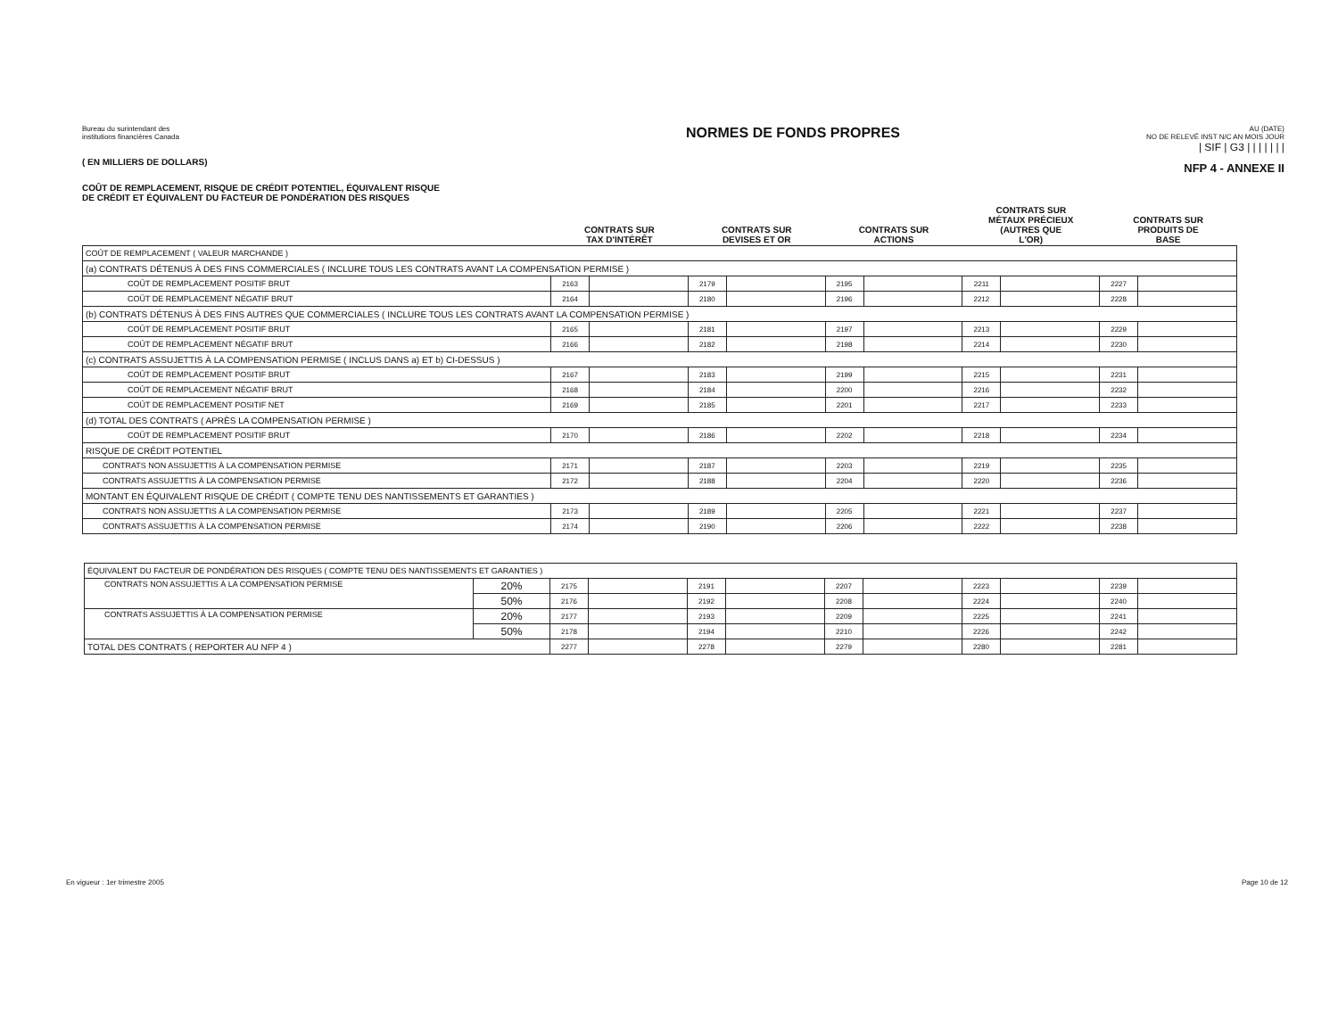Bureau du surintendant des
institutions financières Canada
( EN MILLIERS DE DOLLARS)
COÛT DE REMPLACEMENT, RISQUE DE CRÉDIT POTENTIEL, ÉQUIVALENT RISQUE
DE CRÉDIT ET ÉQUIVALENT DU FACTEUR DE PONDÉRATION DES RISQUES
NORMES DE FONDS PROPRES
AU (DATE)
NO DE RELEVÉ INST N/C AN MOIS JOUR
| SIF | G3 | | | | | | |
NFP 4 - ANNEXE II
| | CONTRATS SUR TAX D'INTÉRÊT | | CONTRATS SUR DEVISES ET OR | | CONTRATS SUR ACTIONS | | CONTRATS SUR MÉTAUX PRÉCIEUX (AUTRES QUE L'OR) | | CONTRATS SUR PRODUITS DE BASE | |
| --- | --- | --- | --- | --- | --- | --- | --- | --- | --- | --- |
| COÛT DE REMPLACEMENT ( VALEUR MARCHANDE ) | | | | | | | | | | |
| (a) CONTRATS DÉTENUS À DES FINS COMMERCIALES ( INCLURE TOUS LES CONTRATS AVANT LA COMPENSATION PERMISE ) | | | | | | | | | | |
| COÛT DE REMPLACEMENT POSITIF BRUT | 2163 | | 2179 | | 2195 | | 2211 | | 2227 | |
| COÛT DE REMPLACEMENT NÉGATIF BRUT | 2164 | | 2180 | | 2196 | | 2212 | | 2228 | |
| (b) CONTRATS DÉTENUS À DES FINS AUTRES QUE COMMERCIALES ( INCLURE TOUS LES CONTRATS AVANT LA COMPENSATION PERMISE ) | | | | | | | | | | |
| COÛT DE REMPLACEMENT POSITIF BRUT | 2165 | | 2181 | | 2197 | | 2213 | | 2229 | |
| COÛT DE REMPLACEMENT NÉGATIF BRUT | 2166 | | 2182 | | 2198 | | 2214 | | 2230 | |
| (c) CONTRATS ASSUJETTIS À LA COMPENSATION PERMISE ( INCLUS DANS a) ET b) CI-DESSUS ) | | | | | | | | | | |
| COÛT DE REMPLACEMENT POSITIF BRUT | 2167 | | 2183 | | 2199 | | 2215 | | 2231 | |
| COÛT DE REMPLACEMENT NÉGATIF BRUT | 2168 | | 2184 | | 2200 | | 2216 | | 2232 | |
| COÛT DE REMPLACEMENT POSITIF NET | 2169 | | 2185 | | 2201 | | 2217 | | 2233 | |
| (d) TOTAL DES CONTRATS ( APRÈS LA COMPENSATION PERMISE ) | | | | | | | | | | |
| COÛT DE REMPLACEMENT POSITIF BRUT | 2170 | | 2186 | | 2202 | | 2218 | | 2234 | |
| RISQUE DE CRÉDIT POTENTIEL | | | | | | | | | | |
| CONTRATS NON ASSUJETTIS À LA COMPENSATION PERMISE | 2171 | | 2187 | | 2203 | | 2219 | | 2235 | |
| CONTRATS ASSUJETTIS À LA COMPENSATION PERMISE | 2172 | | 2188 | | 2204 | | 2220 | | 2236 | |
| MONTANT EN ÉQUIVALENT RISQUE DE CRÉDIT ( COMPTE TENU DES NANTISSEMENTS ET GARANTIES ) | | | | | | | | | | |
| CONTRATS NON ASSUJETTIS À LA COMPENSATION PERMISE | 2173 | | 2189 | | 2205 | | 2221 | | 2237 | |
| CONTRATS ASSUJETTIS À LA COMPENSATION PERMISE | 2174 | | 2190 | | 2206 | | 2222 | | 2238 | |
| ÉQUIVALENT DU FACTEUR DE PONDÉRATION DES RISQUES ( COMPTE TENU DES NANTISSEMENTS ET GARANTIES ) | | | | | | | | | | | |
| CONTRATS NON ASSUJETTIS À LA COMPENSATION PERMISE | 20% | 2175 | | 2191 | | 2207 | | 2223 | | 2239 | |
| | 50% | 2176 | | 2192 | | 2208 | | 2224 | | 2240 | |
| CONTRATS ASSUJETTIS À LA COMPENSATION PERMISE | 20% | 2177 | | 2193 | | 2209 | | 2225 | | 2241 | |
| | 50% | 2178 | | 2194 | | 2210 | | 2226 | | 2242 | |
| TOTAL DES CONTRATS ( REPORTER AU NFP 4 ) | | 2277 | | 2278 | | 2279 | | 2280 | | 2281 | |
En vigueur : 1er trimestre 2005 Page 10 de 12